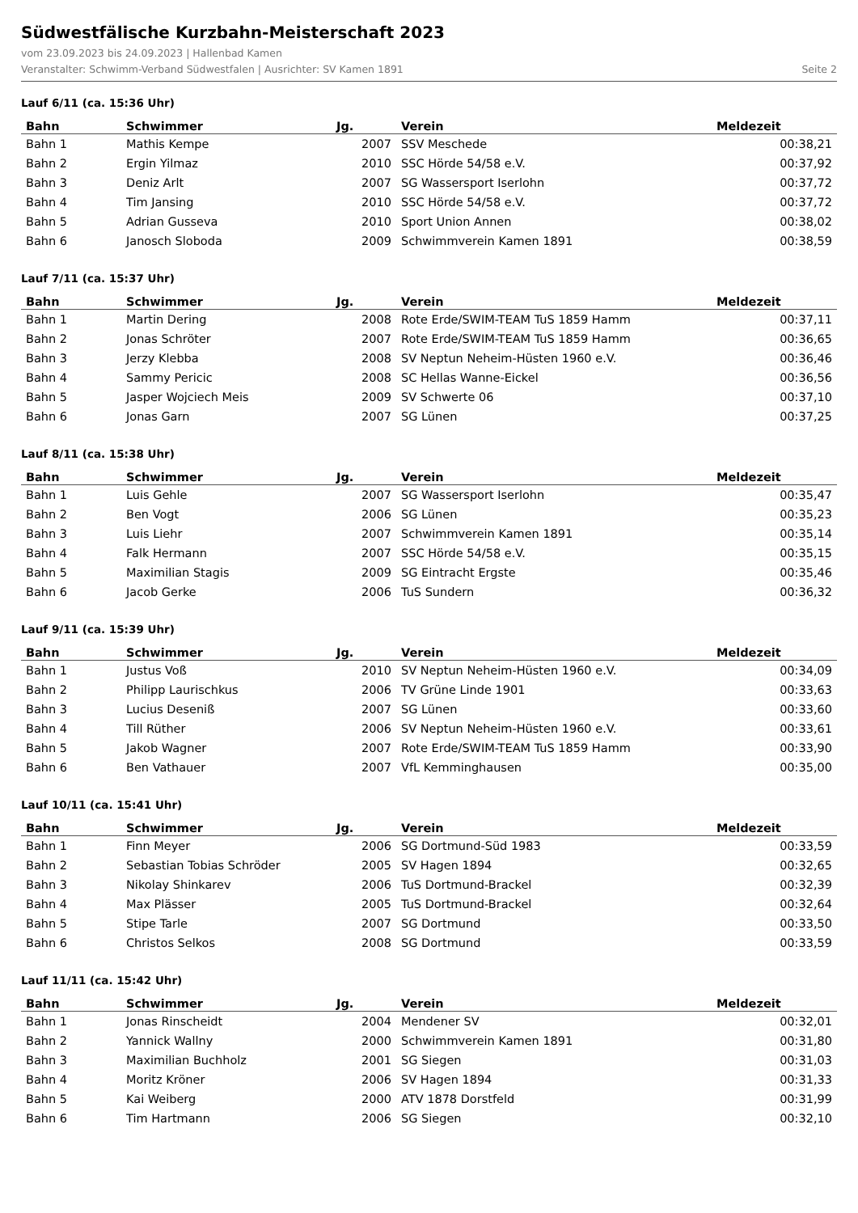Südwestfälische Kurzbahn-Meisterschaft 2023
vom 23.09.2023 bis 24.09.2023 | Hallenbad Kamen
Veranstalter: Schwimm-Verband Südwestfalen | Ausrichter: SV Kamen 1891 Seite 2
Lauf 6/11 (ca. 15:36 Uhr)
| Bahn | Schwimmer | Jg. | Verein | Meldezeit |
| --- | --- | --- | --- | --- |
| Bahn 1 | Mathis Kempe | 2007 | SSV Meschede | 00:38,21 |
| Bahn 2 | Ergin Yilmaz | 2010 | SSC Hörde 54/58 e.V. | 00:37,92 |
| Bahn 3 | Deniz Arlt | 2007 | SG Wassersport Iserlohn | 00:37,72 |
| Bahn 4 | Tim Jansing | 2010 | SSC Hörde 54/58 e.V. | 00:37,72 |
| Bahn 5 | Adrian Gusseva | 2010 | Sport Union Annen | 00:38,02 |
| Bahn 6 | Janosch Sloboda | 2009 | Schwimmverein Kamen 1891 | 00:38,59 |
Lauf 7/11 (ca. 15:37 Uhr)
| Bahn | Schwimmer | Jg. | Verein | Meldezeit |
| --- | --- | --- | --- | --- |
| Bahn 1 | Martin Dering | 2008 | Rote Erde/SWIM-TEAM TuS 1859 Hamm | 00:37,11 |
| Bahn 2 | Jonas Schröter | 2007 | Rote Erde/SWIM-TEAM TuS 1859 Hamm | 00:36,65 |
| Bahn 3 | Jerzy Klebba | 2008 | SV Neptun Neheim-Hüsten 1960 e.V. | 00:36,46 |
| Bahn 4 | Sammy Pericic | 2008 | SC Hellas Wanne-Eickel | 00:36,56 |
| Bahn 5 | Jasper Wojciech Meis | 2009 | SV Schwerte 06 | 00:37,10 |
| Bahn 6 | Jonas Garn | 2007 | SG Lünen | 00:37,25 |
Lauf 8/11 (ca. 15:38 Uhr)
| Bahn | Schwimmer | Jg. | Verein | Meldezeit |
| --- | --- | --- | --- | --- |
| Bahn 1 | Luis Gehle | 2007 | SG Wassersport Iserlohn | 00:35,47 |
| Bahn 2 | Ben Vogt | 2006 | SG Lünen | 00:35,23 |
| Bahn 3 | Luis Liehr | 2007 | Schwimmverein Kamen 1891 | 00:35,14 |
| Bahn 4 | Falk Hermann | 2007 | SSC Hörde 54/58 e.V. | 00:35,15 |
| Bahn 5 | Maximilian Stagis | 2009 | SG Eintracht Ergste | 00:35,46 |
| Bahn 6 | Jacob Gerke | 2006 | TuS Sundern | 00:36,32 |
Lauf 9/11 (ca. 15:39 Uhr)
| Bahn | Schwimmer | Jg. | Verein | Meldezeit |
| --- | --- | --- | --- | --- |
| Bahn 1 | Justus Voß | 2010 | SV Neptun Neheim-Hüsten 1960 e.V. | 00:34,09 |
| Bahn 2 | Philipp Laurischkus | 2006 | TV Grüne Linde 1901 | 00:33,63 |
| Bahn 3 | Lucius Deseniß | 2007 | SG Lünen | 00:33,60 |
| Bahn 4 | Till Rüther | 2006 | SV Neptun Neheim-Hüsten 1960 e.V. | 00:33,61 |
| Bahn 5 | Jakob Wagner | 2007 | Rote Erde/SWIM-TEAM TuS 1859 Hamm | 00:33,90 |
| Bahn 6 | Ben Vathauer | 2007 | VfL Kemminghausen | 00:35,00 |
Lauf 10/11 (ca. 15:41 Uhr)
| Bahn | Schwimmer | Jg. | Verein | Meldezeit |
| --- | --- | --- | --- | --- |
| Bahn 1 | Finn Meyer | 2006 | SG Dortmund-Süd 1983 | 00:33,59 |
| Bahn 2 | Sebastian Tobias Schröder | 2005 | SV Hagen 1894 | 00:32,65 |
| Bahn 3 | Nikolay Shinkarev | 2006 | TuS Dortmund-Brackel | 00:32,39 |
| Bahn 4 | Max Plässer | 2005 | TuS Dortmund-Brackel | 00:32,64 |
| Bahn 5 | Stipe Tarle | 2007 | SG Dortmund | 00:33,50 |
| Bahn 6 | Christos Selkos | 2008 | SG Dortmund | 00:33,59 |
Lauf 11/11 (ca. 15:42 Uhr)
| Bahn | Schwimmer | Jg. | Verein | Meldezeit |
| --- | --- | --- | --- | --- |
| Bahn 1 | Jonas Rinscheidt | 2004 | Mendener SV | 00:32,01 |
| Bahn 2 | Yannick Wallny | 2000 | Schwimmverein Kamen 1891 | 00:31,80 |
| Bahn 3 | Maximilian Buchholz | 2001 | SG Siegen | 00:31,03 |
| Bahn 4 | Moritz Kröner | 2006 | SV Hagen 1894 | 00:31,33 |
| Bahn 5 | Kai Weiberg | 2000 | ATV 1878 Dorstfeld | 00:31,99 |
| Bahn 6 | Tim Hartmann | 2006 | SG Siegen | 00:32,10 |